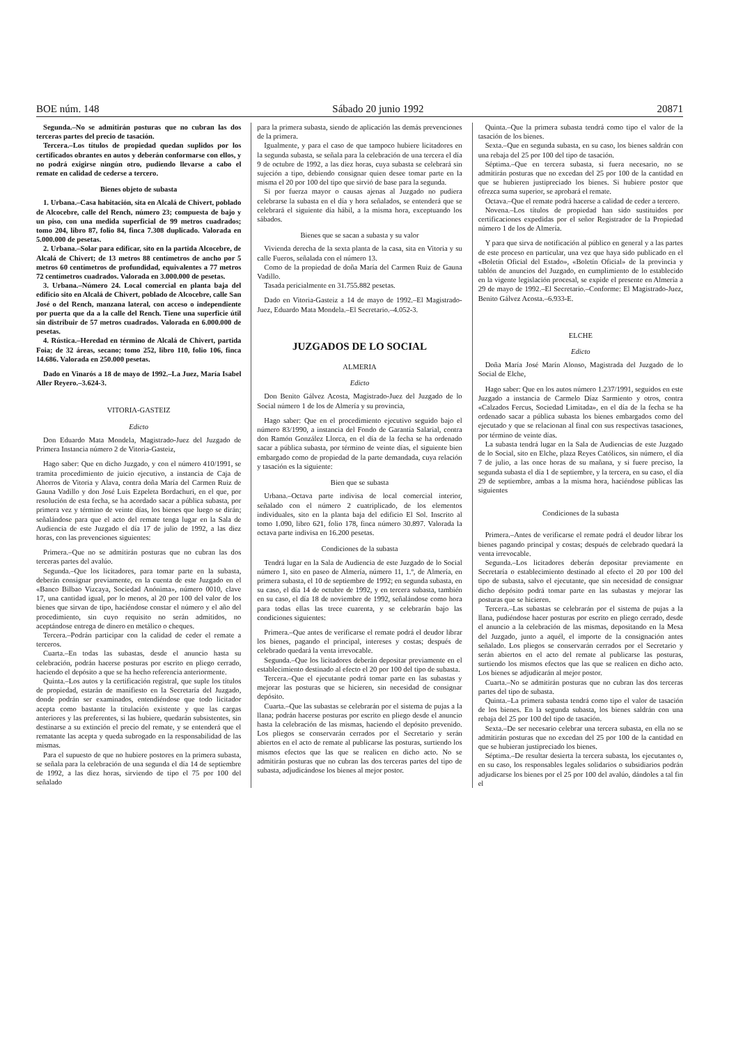BOE núm. 148 Sábado 20 junio 1992 20871
Segunda.–No se admitirán posturas que no cubran las dos terceras partes del precio de tasación.
Tercera.–Los títulos de propiedad quedan suplidos por los certificados obrantes en autos y deberán conformarse con ellos, y no podrá exigirse ningún otro, pudiendo llevarse a cabo el remate en calidad de cederse a tercero.
Bienes objeto de subasta
1. Urbana.–Casa habitación, sita en Alcalá de Chivert, poblado de Alcocebre, calle del Rench, número 23; compuesta de bajo y un piso, con una medida superficial de 99 metros cuadrados; tomo 204, libro 87, folio 84, finca 7.308 duplicado. Valorada en 5.000.000 de pesetas.
2. Urbana.–Solar para edificar, sito en la partida Alcocebre, de Alcalá de Chivert; de 13 metros 88 centímetros de ancho por 5 metros 60 centímetros de profundidad, equivalentes a 77 metros 72 centímetros cuadrados. Valorada en 3.000.000 de pesetas.
3. Urbana.–Número 24. Local comercial en planta baja del edificio sito en Alcalá de Chivert, poblado de Alcocebre, calle San José o del Rench, manzana lateral, con acceso o independiente por puerta que da a la calle del Rench. Tiene una superficie útil sin distribuir de 57 metros cuadrados. Valorada en 6.000.000 de pesetas.
4. Rústica.–Heredad en término de Alcalá de Chivert, partida Foia; de 32 áreas, secano; tomo 252, libro 110, folio 106, finca 14.686. Valorada en 250.000 pesetas.
Dado en Vinarós a 18 de mayo de 1992.–La Juez, María Isabel Aller Reyero.–3.624-3.
VITORIA-GASTEIZ
Edicto
Don Eduardo Mata Mondela, Magistrado-Juez del Juzgado de Primera Instancia número 2 de Vitoria-Gasteiz,
Hago saber: Que en dicho Juzgado, y con el número 410/1991, se tramita procedimiento de juicio ejecutivo, a instancia de Caja de Ahorros de Vitoria y Alava, contra doña María del Carmen Ruiz de Gauna Vadillo y don José Luis Ezpeleta Bordachuri, en el que, por resolución de esta fecha, se ha acordado sacar a pública subasta, por primera vez y término de veinte días, los bienes que luego se dirán; señalándose para que el acto del remate tenga lugar en la Sala de Audiencia de este Juzgado el día 17 de julio de 1992, a las diez horas, con las prevenciones siguientes:
Primera.–Que no se admitirán posturas que no cubran las dos terceras partes del avalúo.
Segunda.–Que los licitadores, para tomar parte en la subasta, deberán consignar previamente, en la cuenta de este Juzgado en el «Banco Bilbao Vizcaya, Sociedad Anónima», número 0010, clave 17, una cantidad igual, por lo menos, al 20 por 100 del valor de los bienes que sirvan de tipo, haciéndose constar el número y el año del procedimiento, sin cuyo requisito no serán admitidos, no aceptándose entrega de dinero en metálico o cheques.
Tercera.–Podrán participar con la calidad de ceder el remate a terceros.
Cuarta.–En todas las subastas, desde el anuncio hasta su celebración, podrán hacerse posturas por escrito en pliego cerrado, haciendo el depósito a que se ha hecho referencia anteriormente.
Quinta.–Los autos y la certificación registral, que suple los títulos de propiedad, estarán de manifiesto en la Secretaría del Juzgado, donde podrán ser examinados, entendiéndose que todo licitador acepta como bastante la titulación existente y que las cargas anteriores y las preferentes, si las hubiere, quedarán subsistentes, sin destinarse a su extinción el precio del remate, y se entenderá que el rematante las acepta y queda subrogado en la responsabilidad de las mismas.
Para el supuesto de que no hubiere postores en la primera subasta, se señala para la celebración de una segunda el día 14 de septiembre de 1992, a las diez horas, sirviendo de tipo el 75 por 100 del señalado
para la primera subasta, siendo de aplicación las demás prevenciones de la primera.
Igualmente, y para el caso de que tampoco hubiere licitadores en la segunda subasta, se señala para la celebración de una tercera el día 9 de octubre de 1992, a las diez horas, cuya subasta se celebrará sin sujeción a tipo, debiendo consignar quien desee tomar parte en la misma el 20 por 100 del tipo que sirvió de base para la segunda.
Si por fuerza mayor o causas ajenas al Juzgado no pudiera celebrarse la subasta en el día y hora señalados, se entenderá que se celebrará el siguiente día hábil, a la misma hora, exceptuando los sábados.
Bienes que se sacan a subasta y su valor
Vivienda derecha de la sexta planta de la casa, sita en Vitoria y su calle Fueros, señalada con el número 13.
Como de la propiedad de doña María del Carmen Ruiz de Gauna Vadillo.
Tasada pericialmente en 31.755.882 pesetas.
Dado en Vitoria-Gasteiz a 14 de mayo de 1992.–El Magistrado-Juez, Eduardo Mata Mondela.–El Secretario.–4.052-3.
JUZGADOS DE LO SOCIAL
ALMERIA
Edicto
Don Benito Gálvez Acosta, Magistrado-Juez del Juzgado de lo Social número 1 de los de Almería y su provincia,
Hago saber: Que en el procedimiento ejecutivo seguido bajo el número 83/1990, a instancia del Fondo de Garantía Salarial, contra don Ramón González Llorca, en el día de la fecha se ha ordenado sacar a pública subasta, por término de veinte días, el siguiente bien embargado como de propiedad de la parte demandada, cuya relación y tasación es la siguiente:
Bien que se subasta
Urbana.–Octava parte indivisa de local comercial interior, señalado con el número 2 cuatriplicado, de los elementos individuales, sito en la planta baja del edificio El Sol. Inscrito al tomo 1.090, libro 621, folio 178, finca número 30.897. Valorada la octava parte indivisa en 16.200 pesetas.
Condiciones de la subasta
Tendrá lugar en la Sala de Audiencia de este Juzgado de lo Social número 1, sito en paseo de Almería, número 11, 1.º, de Almería, en primera subasta, el 10 de septiembre de 1992; en segunda subasta, en su caso, el día 14 de octubre de 1992, y en tercera subasta, también en su caso, el día 18 de noviembre de 1992, señalándose como hora para todas ellas las trece cuarenta, y se celebrarán bajo las condiciones siguientes:
Primera.–Que antes de verificarse el remate podrá el deudor librar los bienes, pagando el principal, intereses y costas; después de celebrado quedará la venta irrevocable.
Segunda.–Que los licitadores deberán depositar previamente en el establecimiento destinado al efecto el 20 por 100 del tipo de subasta.
Tercera.–Que el ejecutante podrá tomar parte en las subastas y mejorar las posturas que se hicieren, sin necesidad de consignar depósito.
Cuarta.–Que las subastas se celebrarán por el sistema de pujas a la llana; podrán hacerse posturas por escrito en pliego desde el anuncio hasta la celebración de las mismas, haciendo el depósito prevenido. Los pliegos se conservarán cerrados por el Secretario y serán abiertos en el acto de remate al publicarse las posturas, surtiendo los mismos efectos que las que se realicen en dicho acto. No se admitirán posturas que no cubran las dos terceras partes del tipo de subasta, adjudicándose los bienes al mejor postor.
Quinta.–Que la primera subasta tendrá como tipo el valor de la tasación de los bienes.
Sexta.–Que en segunda subasta, en su caso, los bienes saldrán con una rebaja del 25 por 100 del tipo de tasación.
Séptima.–Que en tercera subasta, si fuera necesario, no se admitirán posturas que no excedan del 25 por 100 de la cantidad en que se hubieren justipreciado los bienes. Si hubiere postor que ofrezca suma superior, se aprobará el remate.
Octava.–Que el remate podrá hacerse a calidad de ceder a tercero.
Novena.–Los títulos de propiedad han sido sustituidos por certificaciones expedidas por el señor Registrador de la Propiedad número 1 de los de Almería.
Y para que sirva de notificación al público en general y a las partes de este proceso en particular, una vez que haya sido publicado en el «Boletín Oficial del Estado», «Boletín Oficial» de la provincia y tablón de anuncios del Juzgado, en cumplimiento de lo establecido en la vigente legislación procesal, se expide el presente en Almería a 29 de mayo de 1992.–El Secretario.–Conforme: El Magistrado-Juez, Benito Gálvez Acosta.–6.933-E.
ELCHE
Edicto
Doña María José Marín Alonso, Magistrada del Juzgado de lo Social de Elche,
Hago saber: Que en los autos número 1.237/1991, seguidos en este Juzgado a instancia de Carmelo Díaz Sarmiento y otros, contra «Calzados Fercus, Sociedad Limitada», en el día de la fecha se ha ordenado sacar a pública subasta los bienes embargados como del ejecutado y que se relacionan al final con sus respectivas tasaciones, por término de veinte días.
La subasta tendrá lugar en la Sala de Audiencias de este Juzgado de lo Social, sito en Elche, plaza Reyes Católicos, sin número, el día 7 de julio, a las once horas de su mañana, y si fuere preciso, la segunda subasta el día 1 de septiembre, y la tercera, en su caso, el día 29 de septiembre, ambas a la misma hora, haciéndose públicas las siguientes
Condiciones de la subasta
Primera.–Antes de verificarse el remate podrá el deudor librar los bienes pagando principal y costas; después de celebrado quedará la venta irrevocable.
Segunda.–Los licitadores deberán depositar previamente en Secretaría o establecimiento destinado al efecto el 20 por 100 del tipo de subasta, salvo el ejecutante, que sin necesidad de consignar dicho depósito podrá tomar parte en las subastas y mejorar las posturas que se hicieren.
Tercera.–Las subastas se celebrarán por el sistema de pujas a la llana, pudiéndose hacer posturas por escrito en pliego cerrado, desde el anuncio a la celebración de las mismas, depositando en la Mesa del Juzgado, junto a aquél, el importe de la consignación antes señalado. Los pliegos se conservarán cerrados por el Secretario y serán abiertos en el acto del remate al publicarse las posturas, surtiendo los mismos efectos que las que se realicen en dicho acto. Los bienes se adjudicarán al mejor postor.
Cuarta.–No se admitirán posturas que no cubran las dos terceras partes del tipo de subasta.
Quinta.–La primera subasta tendrá como tipo el valor de tasación de los bienes. En la segunda subasta, los bienes saldrán con una rebaja del 25 por 100 del tipo de tasación.
Sexta.–De ser necesario celebrar una tercera subasta, en ella no se admitirán posturas que no excedan del 25 por 100 de la cantidad en que se hubieran justipreciado los bienes.
Séptima.–De resultar desierta la tercera subasta, los ejecutantes o, en su caso, los responsables legales solidarios o subsidiarios podrán adjudicarse los bienes por el 25 por 100 del avalúo, dándoles a tal fin el